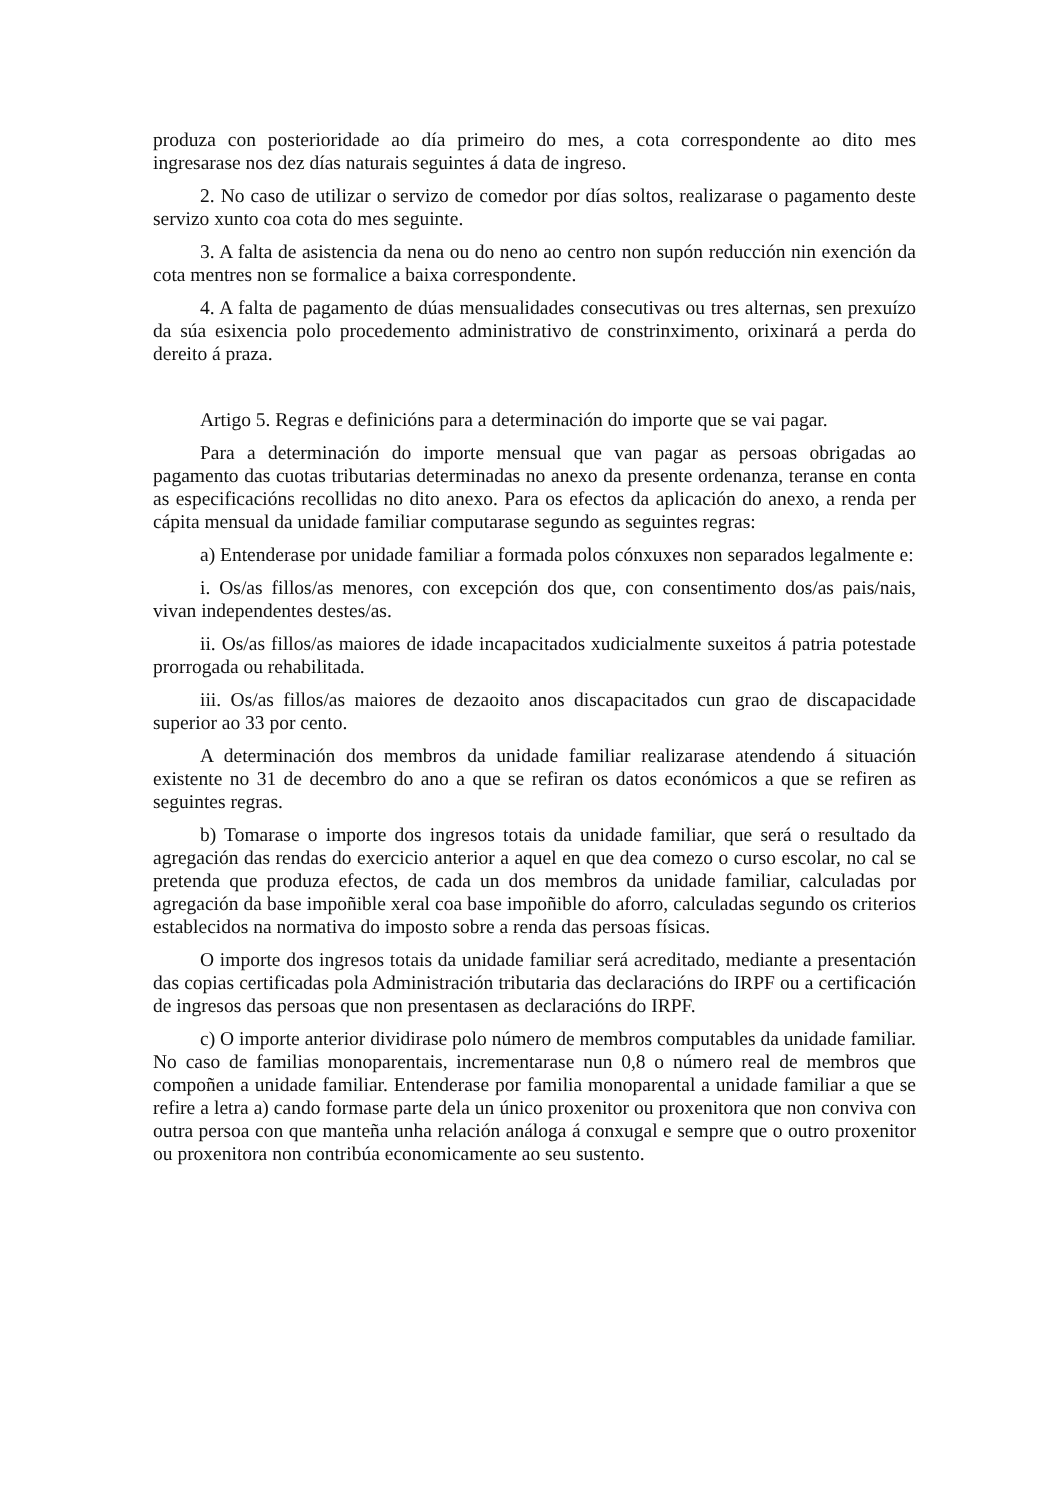produza con posterioridade ao día primeiro do mes, a cota correspondente ao dito mes ingresarase nos dez días naturais seguintes á data de ingreso.
2. No caso de utilizar o servizo de comedor por días soltos, realizarase o pagamento deste servizo xunto coa cota do mes seguinte.
3. A falta de asistencia da nena ou do neno ao centro non supón reducción nin exención da cota mentres non se formalice a baixa correspondente.
4. A falta de pagamento de dúas mensualidades consecutivas ou tres alternas, sen prexuízo da súa esixencia polo procedemento administrativo de constrinximento, orixinará a perda do dereito á praza.
Artigo 5. Regras e definicións para a determinación do importe que se vai pagar.
Para a determinación do importe mensual que van pagar as persoas obrigadas ao pagamento das cuotas tributarias determinadas no anexo da presente ordenanza, teranse en conta as especificacións recollidas no dito anexo. Para os efectos da aplicación do anexo, a renda per cápita mensual da unidade familiar computarase segundo as seguintes regras:
a) Entenderase por unidade familiar a formada polos cónxuxes non separados legalmente e:
i. Os/as fillos/as menores, con excepción dos que, con consentimento dos/as pais/nais, vivan independentes destes/as.
ii. Os/as fillos/as maiores de idade incapacitados xudicialmente suxeitos á patria potestade prorrogada ou rehabilitada.
iii. Os/as fillos/as maiores de dezaoito anos discapacitados cun grao de discapacidade superior ao 33 por cento.
A determinación dos membros da unidade familiar realizarase atendendo á situación existente no 31 de decembro do ano a que se refiran os datos económicos a que se refiren as seguintes regras.
b) Tomarase o importe dos ingresos totais da unidade familiar, que será o resultado da agregación das rendas do exercicio anterior a aquel en que dea comezo o curso escolar, no cal se pretenda que produza efectos, de cada un dos membros da unidade familiar, calculadas por agregación da base impoñible xeral coa base impoñible do aforro, calculadas segundo os criterios establecidos na normativa do imposto sobre a renda das persoas físicas.
O importe dos ingresos totais da unidade familiar será acreditado, mediante a presentación das copias certificadas pola Administración tributaria das declaracións do IRPF ou a certificación de ingresos das persoas que non presentasen as declaracións do IRPF.
c) O importe anterior dividirase polo número de membros computables da unidade familiar. No caso de familias monoparentais, incrementarase nun 0,8 o número real de membros que compoñen a unidade familiar. Entenderase por familia monoparental a unidade familiar a que se refire a letra a) cando formase parte dela un único proxenitor ou proxenitora que non conviva con outra persoa con que manteña unha relación análoga á conxugal e sempre que o outro proxenitor ou proxenitora non contribúa economicamente ao seu sustento.